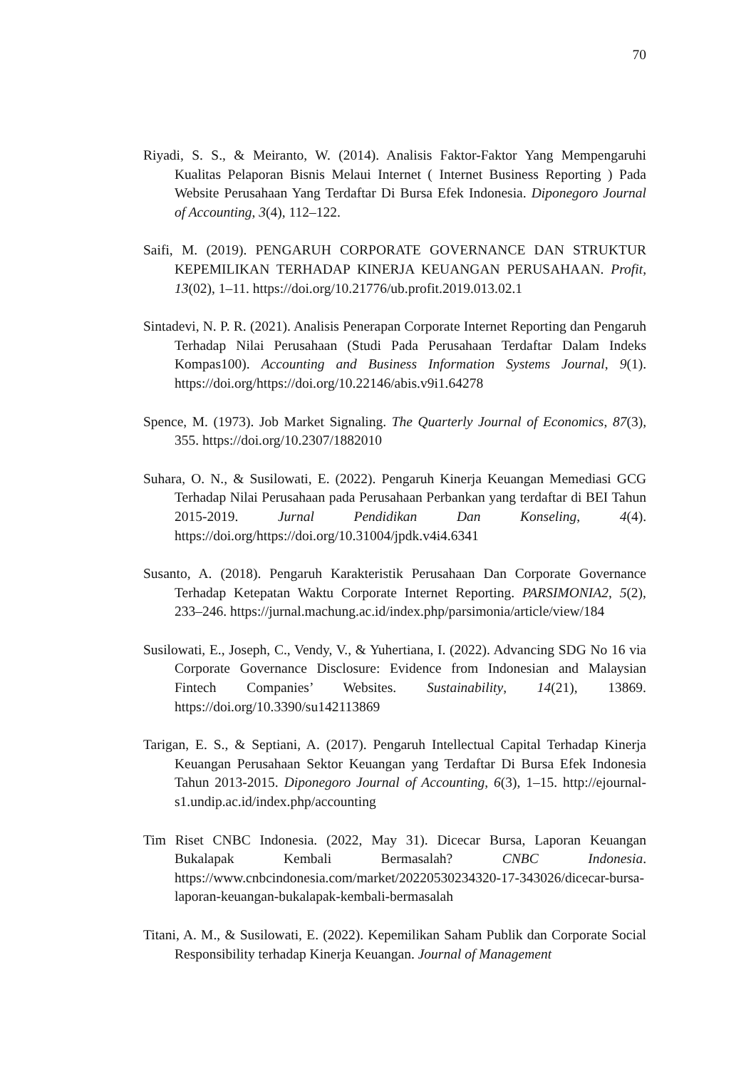70
Riyadi, S. S., & Meiranto, W. (2014). Analisis Faktor-Faktor Yang Mempengaruhi Kualitas Pelaporan Bisnis Melaui Internet ( Internet Business Reporting ) Pada Website Perusahaan Yang Terdaftar Di Bursa Efek Indonesia. Diponegoro Journal of Accounting, 3(4), 112–122.
Saifi, M. (2019). PENGARUH CORPORATE GOVERNANCE DAN STRUKTUR KEPEMILIKAN TERHADAP KINERJA KEUANGAN PERUSAHAAN. Profit, 13(02), 1–11. https://doi.org/10.21776/ub.profit.2019.013.02.1
Sintadevi, N. P. R. (2021). Analisis Penerapan Corporate Internet Reporting dan Pengaruh Terhadap Nilai Perusahaan (Studi Pada Perusahaan Terdaftar Dalam Indeks Kompas100). Accounting and Business Information Systems Journal, 9(1). https://doi.org/https://doi.org/10.22146/abis.v9i1.64278
Spence, M. (1973). Job Market Signaling. The Quarterly Journal of Economics, 87(3), 355. https://doi.org/10.2307/1882010
Suhara, O. N., & Susilowati, E. (2022). Pengaruh Kinerja Keuangan Memediasi GCG Terhadap Nilai Perusahaan pada Perusahaan Perbankan yang terdaftar di BEI Tahun 2015-2019. Jurnal Pendidikan Dan Konseling, 4(4). https://doi.org/https://doi.org/10.31004/jpdk.v4i4.6341
Susanto, A. (2018). Pengaruh Karakteristik Perusahaan Dan Corporate Governance Terhadap Ketepatan Waktu Corporate Internet Reporting. PARSIMONIA2, 5(2), 233–246. https://jurnal.machung.ac.id/index.php/parsimonia/article/view/184
Susilowati, E., Joseph, C., Vendy, V., & Yuhertiana, I. (2022). Advancing SDG No 16 via Corporate Governance Disclosure: Evidence from Indonesian and Malaysian Fintech Companies’ Websites. Sustainability, 14(21), 13869. https://doi.org/10.3390/su142113869
Tarigan, E. S., & Septiani, A. (2017). Pengaruh Intellectual Capital Terhadap Kinerja Keuangan Perusahaan Sektor Keuangan yang Terdaftar Di Bursa Efek Indonesia Tahun 2013-2015. Diponegoro Journal of Accounting, 6(3), 1–15. http://ejournal-s1.undip.ac.id/index.php/accounting
Tim Riset CNBC Indonesia. (2022, May 31). Dicecar Bursa, Laporan Keuangan Bukalapak Kembali Bermasalah? CNBC Indonesia. https://www.cnbcindonesia.com/market/20220530234320-17-343026/dicecar-bursa-laporan-keuangan-bukalapak-kembali-bermasalah
Titani, A. M., & Susilowati, E. (2022). Kepemilikan Saham Publik dan Corporate Social Responsibility terhadap Kinerja Keuangan. Journal of Management